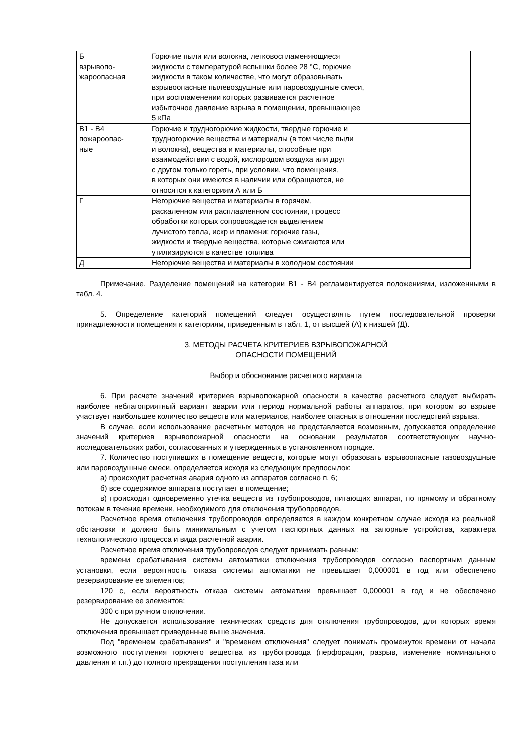| Б взрывопо- жароопасная | Горючие пыли или волокна, легковоспламеняющиеся жидкости с температурой вспышки более 28 °С, горючие жидкости в таком количестве, что могут образовывать взрывоопасные пылевоздушные или паровоздушные смеси, при воспламенении которых развивается расчетное избыточное давление взрыва в помещении, превышающее 5 кПа |
| В1 - В4 пожароопас- ные | Горючие и трудногорючие жидкости, твердые горючие и трудногорючие вещества и материалы (в том числе пыли и волокна), вещества и материалы, способные при взаимодействии с водой, кислородом воздуха или друг с другом только гореть, при условии, что помещения, в которых они имеются в наличии или обращаются, не относятся к категориям А или Б |
| Г | Негорючие вещества и материалы в горячем, раскаленном или расплавленном состоянии, процесс обработки которых сопровождается выделением лучистого тепла, искр и пламени; горючие газы, жидкости и твердые вещества, которые сжигаются или утилизируются в качестве топлива |
| Д | Негорючие вещества и материалы в холодном состоянии |
Примечание. Разделение помещений на категории В1 - В4 регламентируется положениями, изложенными в табл. 4.
5. Определение категорий помещений следует осуществлять путем последовательной проверки принадлежности помещения к категориям, приведенным в табл. 1, от высшей (А) к низшей (Д).
3. МЕТОДЫ РАСЧЕТА КРИТЕРИЕВ ВЗРЫВОПОЖАРНОЙ
ОПАСНОСТИ ПОМЕЩЕНИЙ
Выбор и обоснование расчетного варианта
6. При расчете значений критериев взрывопожарной опасности в качестве расчетного следует выбирать наиболее неблагоприятный вариант аварии или период нормальной работы аппаратов, при котором во взрыве участвует наибольшее количество веществ или материалов, наиболее опасных в отношении последствий взрыва.
В случае, если использование расчетных методов не представляется возможным, допускается определение значений критериев взрывопожарной опасности на основании результатов соответствующих научно-исследовательских работ, согласованных и утвержденных в установленном порядке.
7. Количество поступивших в помещение веществ, которые могут образовать взрывоопасные газовоздушные или паровоздушные смеси, определяется исходя из следующих предпосылок:
а) происходит расчетная авария одного из аппаратов согласно п. 6;
б) все содержимое аппарата поступает в помещение;
в) происходит одновременно утечка веществ из трубопроводов, питающих аппарат, по прямому и обратному потокам в течение времени, необходимого для отключения трубопроводов.
Расчетное время отключения трубопроводов определяется в каждом конкретном случае исходя из реальной обстановки и должно быть минимальным с учетом паспортных данных на запорные устройства, характера технологического процесса и вида расчетной аварии.
Расчетное время отключения трубопроводов следует принимать равным:
времени срабатывания системы автоматики отключения трубопроводов согласно паспортным данным установки, если вероятность отказа системы автоматики не превышает 0,000001 в год или обеспечено резервирование ее элементов;
120 с, если вероятность отказа системы автоматики превышает 0,000001 в год и не обеспечено резервирование ее элементов;
300 с при ручном отключении.
Не допускается использование технических средств для отключения трубопроводов, для которых время отключения превышает приведенные выше значения.
Под "временем срабатывания" и "временем отключения" следует понимать промежуток времени от начала возможного поступления горючего вещества из трубопровода (перфорация, разрыв, изменение номинального давления и т.п.) до полного прекращения поступления газа или